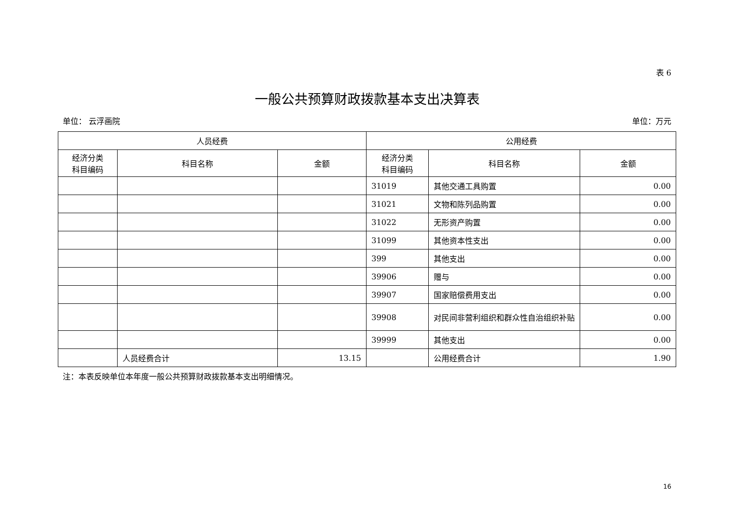表 6
一般公共预算财政拨款基本支出决算表
单位： 云浮画院 单位：万元
| 人员经费 | | | 公用经费 | | |
| --- | --- | --- | --- | --- | --- |
| 经济分类 科目编码 | 科目名称 | 金额 | 经济分类 科目编码 | 科目名称 | 金额 |
| | | | 31019 | 其他交通工具购置 | 0.00 |
| | | | 31021 | 文物和陈列品购置 | 0.00 |
| | | | 31022 | 无形资产购置 | 0.00 |
| | | | 31099 | 其他资本性支出 | 0.00 |
| | | | 399 | 其他支出 | 0.00 |
| | | | 39906 | 赠与 | 0.00 |
| | | | 39907 | 国家赔偿费用支出 | 0.00 |
| | | | 39908 | 对民间非营利组织和群众性自治组织补贴 | 0.00 |
| | | | 39999 | 其他支出 | 0.00 |
| | 人员经费合计 | 13.15 | | 公用经费合计 | 1.90 |
注：本表反映单位本年度一般公共预算财政拨款基本支出明细情况。
16